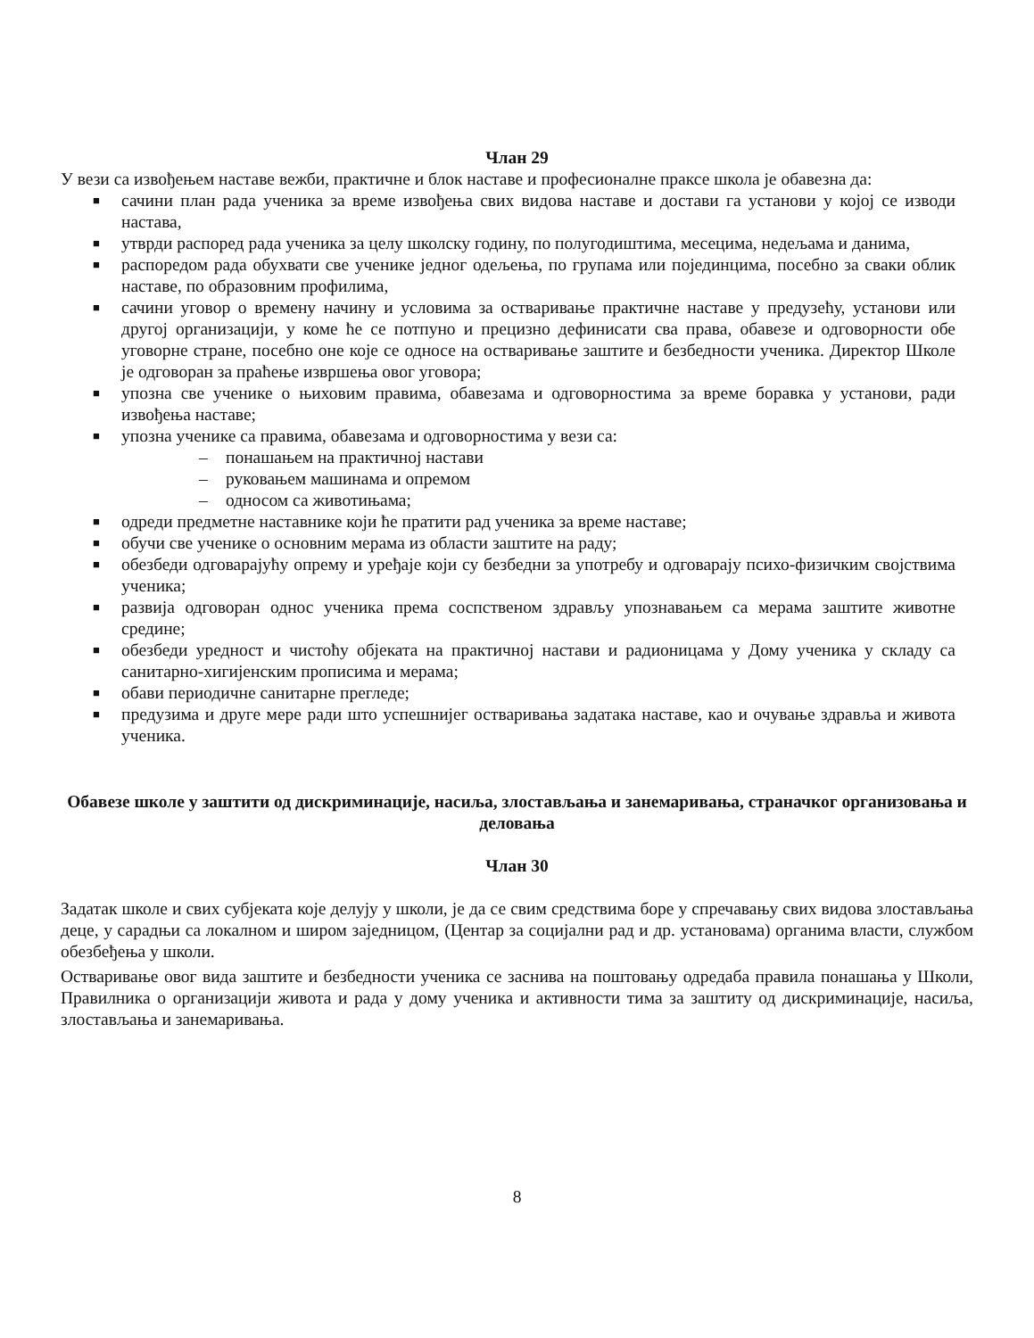Члан 29
У вези са извођењем наставе вежби, практичне и блок наставе и професионалне праксе школа је обавезна да:
■ сачини план рада ученика за време извођења свих видова наставе и достави га установи у којој се изводи настава,
■ утврди распоред рада ученика за целу школску годину, по полугодиштима, месецима, недељама и данима,
■ распоредом рада обухвати све ученике једног одељења, по групама или појединцима, посебно за сваки облик наставе, по образовним профилима,
■ сачини уговор о времену начину и условима за остваривање практичне наставе у предузећу, установи или другој организацији, у коме ће се потпуно и прецизно дефинисати сва права, обавезе и одговорности обе уговорне стране, посебно оне које се односе на остваривање заштите и безбедности ученика. Директор Школе је одговоран за праћење извршења овог уговора;
■ упозна све ученике о њиховим правима, обавезама и одговорностима за време боравка у установи, ради извођења наставе;
■ упозна ученике са правима, обавезама и одговорностима у вези са:
– понашањем на практичној настави
– руковањем машинама и опремом
– односом са животињама;
■ одреди предметне наставнике који ће пратити рад ученика за време наставе;
■ обучи све ученике о основним мерама из области заштите на раду;
■ обезбеди одговарајућу опрему и уређаје који су безбедни за употребу и одговарају психо-физичким својствима ученика;
■ развија одговоран однос ученика према соспственом здрављу упознавањем са мерама заштите животне средине;
■ обезбеди уредност и чистоћу објеката на практичној настави и радионицама у Дому ученика у складу са санитарно-хигијенским прописима и мерама;
■ обави периодичне санитарне прегледе;
■ предузима и друге мере ради што успешнијег остваривања задатака наставе, као и очување здравља и живота ученика.
Обавезе школе у заштити од дискриминације, насиља, злостављања и занемаривања, страначког организовања и деловања
Члан 30
Задатак школе и свих субјеката које делују у школи, је да се свим средствима боре у спречавању свих видова злостављања деце, у сарадњи са локалном и широм заједницом, (Центар за социјални рад и др. установама) органима власти, службом обезбеђења у школи.
Остваривање овог вида заштите и безбедности ученика се заснива на поштовању одредаба правила понашања у Школи, Правилника о организацији живота и рада у дому ученика и активности тима за заштиту од дискриминације, насиља, злостављања и занемаривања.
8